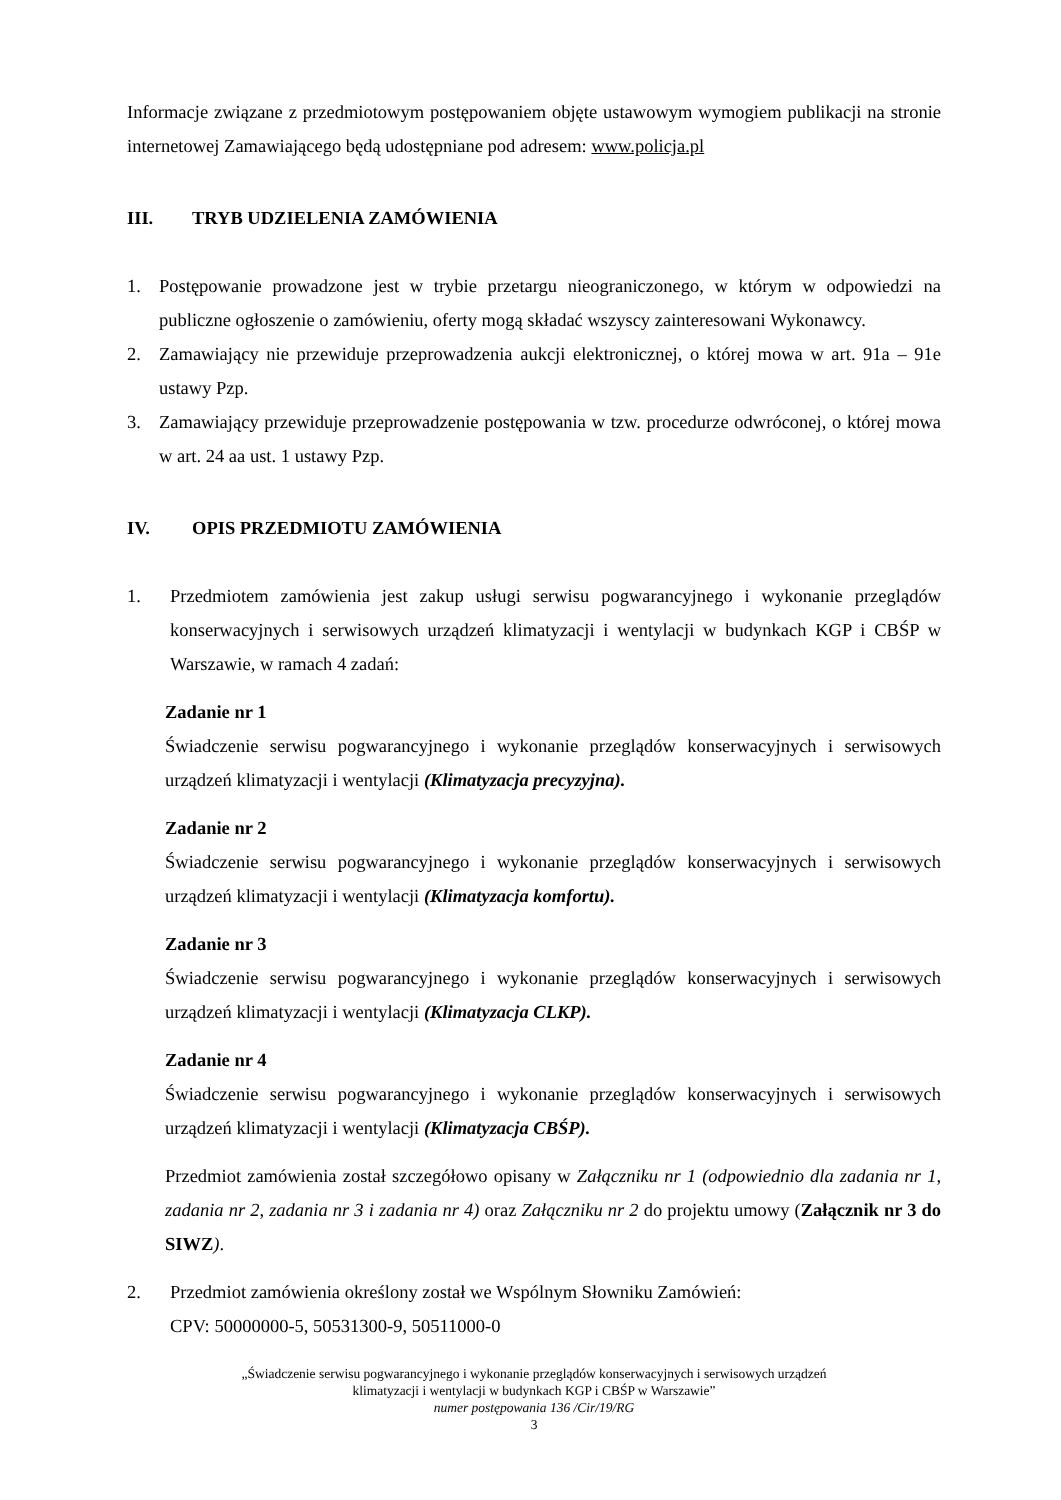Informacje związane z przedmiotowym postępowaniem objęte ustawowym wymogiem publikacji na stronie internetowej Zamawiającego będą udostępniane pod adresem: www.policja.pl
III. TRYB UDZIELENIA ZAMÓWIENIA
1. Postępowanie prowadzone jest w trybie przetargu nieograniczonego, w którym w odpowiedzi na publiczne ogłoszenie o zamówieniu, oferty mogą składać wszyscy zainteresowani Wykonawcy.
2. Zamawiający nie przewiduje przeprowadzenia aukcji elektronicznej, o której mowa w art. 91a – 91e ustawy Pzp.
3. Zamawiający przewiduje przeprowadzenie postępowania w tzw. procedurze odwróconej, o której mowa w art. 24 aa ust. 1 ustawy Pzp.
IV. OPIS PRZEDMIOTU ZAMÓWIENIA
1. Przedmiotem zamówienia jest zakup usługi serwisu pogwarancyjnego i wykonanie przeglądów konserwacyjnych i serwisowych urządzeń klimatyzacji i wentylacji w budynkach KGP i CBŚP w Warszawie, w ramach 4 zadań:
Zadanie nr 1
Świadczenie serwisu pogwarancyjnego i wykonanie przeglądów konserwacyjnych i serwisowych urządzeń klimatyzacji i wentylacji (Klimatyzacja precyzyjna).
Zadanie nr 2
Świadczenie serwisu pogwarancyjnego i wykonanie przeglądów konserwacyjnych i serwisowych urządzeń klimatyzacji i wentylacji (Klimatyzacja komfortu).
Zadanie nr 3
Świadczenie serwisu pogwarancyjnego i wykonanie przeglądów konserwacyjnych i serwisowych urządzeń klimatyzacji i wentylacji (Klimatyzacja CLKP).
Zadanie nr 4
Świadczenie serwisu pogwarancyjnego i wykonanie przeglądów konserwacyjnych i serwisowych urządzeń klimatyzacji i wentylacji (Klimatyzacja CBŚP).
Przedmiot zamówienia został szczegółowo opisany w Załączniku nr 1 (odpowiednio dla zadania nr 1, zadania nr 2, zadania nr 3 i zadania nr 4) oraz Załączniku nr 2 do projektu umowy (Załącznik nr 3 do SIWZ).
2. Przedmiot zamówienia określony został we Wspólnym Słowniku Zamówień:
CPV: 50000000-5, 50531300-9, 50511000-0
„Świadczenie serwisu pogwarancyjnego i wykonanie przeglądów konserwacyjnych i serwisowych urządzeń
klimatyzacji i wentylacji w budynkach KGP i CBŚP w Warszawie”
numer postępowania 136 /Cir/19/RG
3